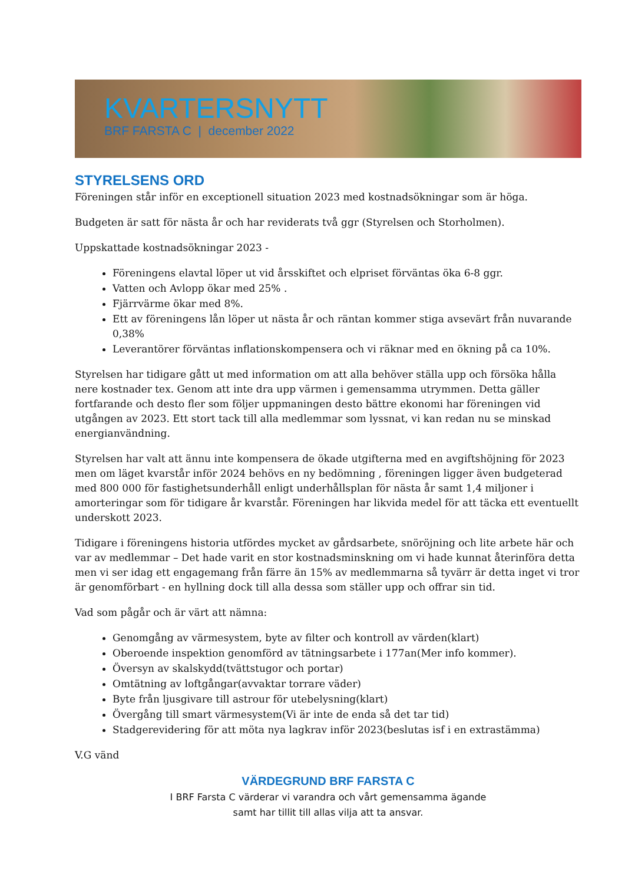KVARTERSNYTT
BRF FARSTA C | december 2022
STYRELSENS ORD
Föreningen står inför en exceptionell situation 2023 med kostnadsökningar som är höga.
Budgeten är satt för nästa år och har reviderats två ggr (Styrelsen och Storholmen).
Uppskattade kostnadsökningar 2023 -
Föreningens elavtal löper ut vid årsskiftet och elpriset förväntas öka 6-8 ggr.
Vatten och Avlopp ökar med 25% .
Fjärrvärme ökar med 8%.
Ett av föreningens lån löper ut nästa år och räntan kommer stiga avsevärt från nuvarande 0,38%
Leverantörer förväntas inflationskompensera och vi räknar med en ökning på ca 10%.
Styrelsen har tidigare gått ut med information om att alla behöver ställa upp och försöka hålla nere kostnader tex. Genom att inte dra upp värmen i gemensamma utrymmen. Detta gäller fortfarande och desto fler som följer uppmaningen desto bättre ekonomi har föreningen vid utgången av 2023. Ett stort tack till alla medlemmar som lyssnat, vi kan redan nu se minskad energianvändning.
Styrelsen har valt att ännu inte kompensera de ökade utgifterna med en avgiftshöjning för 2023 men om läget kvarstår inför 2024 behövs en ny bedömning , föreningen ligger även budgeterad med 800 000 för fastighetsunderhåll enligt underhållsplan för nästa år samt 1,4 miljoner i amorteringar som för tidigare år kvarstår. Föreningen har likvida medel för att täcka ett eventuellt underskott 2023.
Tidigare i föreningens historia utfördes mycket av gårdsarbete, snöröjning och lite arbete här och var av medlemmar – Det hade varit en stor kostnadsminskning om vi hade kunnat återinföra detta men vi ser idag ett engagemang från färre än 15% av medlemmarna så tyvärr är detta inget vi tror är genomförbart - en hyllning dock till alla dessa som ställer upp och offrar sin tid.
Vad som pågår och är värt att nämna:
Genomgång av värmesystem, byte av filter och kontroll av värden(klart)
Oberoende inspektion genomförd av tätningsarbete i 177an(Mer info kommer).
Översyn av skalskydd(tvättstugor och portar)
Omtätning av loftgångar(avvaktar torrare väder)
Byte från ljusgivare till astrour för utebelysning(klart)
Övergång till smart värmesystem(Vi är inte de enda så det tar tid)
Stadgerevidering för att möta nya lagkrav inför 2023(beslutas isf i en extrastämma)
V.G vänd
VÄRDEGRUND BRF FARSTA C
I BRF Farsta C värderar vi varandra och vårt gemensamma ägande
samt har tillit till allas vilja att ta ansvar.